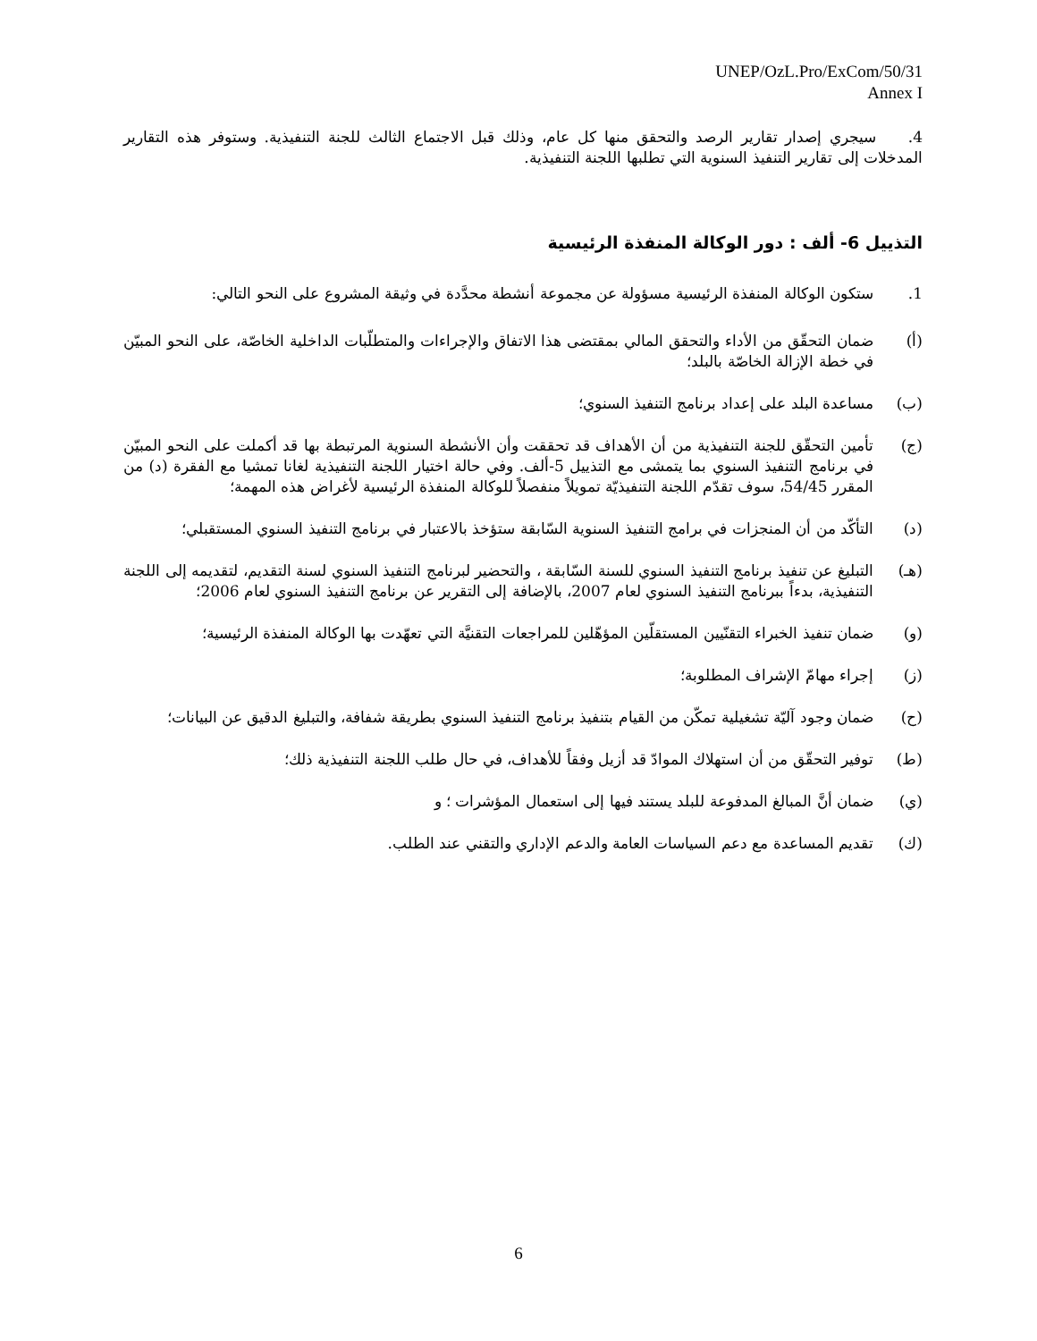UNEP/OzL.Pro/ExCom/50/31
Annex I
4. سيجري إصدار تقارير الرصد والتحقق منها كل عام، وذلك قبل الاجتماع الثالث للجنة التنفيذية. وستوفر هذه التقارير المدخلات إلى تقارير التنفيذ السنوية التي تطلبها اللجنة التنفيذية.
التذييل 6- ألف : دور الوكالة المنفذة الرئيسية
1. ستكون الوكالة المنفذة الرئيسية مسؤولة عن مجموعة أنشطة محدَّدة في وثيقة المشروع على النحو التالي:
(أ) ضمان التحقّق من الأداء والتحقق المالي بمقتضى هذا الاتفاق والإجراءات والمتطلّبات الداخلية الخاصّة، على النحو المبيّن في خطة الإزالة الخاصّة بالبلد؛
(ب) مساعدة البلد على إعداد برنامج التنفيذ السنوي؛
(ج) تأمين التحقّق للجنة التنفيذية من أن الأهداف قد تحققت وأن الأنشطة السنوية المرتبطة بها قد أكملت على النحو المبيّن في برنامج التنفيذ السنوي بما يتمشى مع التذييل 5-ألف. وفي حالة اختيار اللجنة التنفيذية لغانا تمشيا مع الفقرة (د) من المقرر 54/45، سوف تقدّم اللجنة التنفيذيّة تمويلاً منفصلاً للوكالة المنفذة الرئيسية لأغراض هذه المهمة؛
(د) التأكّد من أن المنجزات في برامج التنفيذ السنوية السّابقة ستؤخذ بالاعتبار في برنامج التنفيذ السنوي المستقبلي؛
(هـ) التبليغ عن تنفيذ برنامج التنفيذ السنوي للسنة السّابقة ، والتحضير لبرنامج التنفيذ السنوي لسنة التقديم، لتقديمه إلى اللجنة التنفيذية، بدءاً ببرنامج التنفيذ السنوي لعام 2007، بالإضافة إلى التقرير عن برنامج التنفيذ السنوي لعام 2006؛
(و) ضمان تنفيذ الخبراء التقنّيين المستقلّين المؤهّلين للمراجعات التقنيَّة التي تعهّدت بها الوكالة المنفذة الرئيسية؛
(ز) إجراء مهامّ الإشراف المطلوبة؛
(ح) ضمان وجود آليّة تشغيلية تمكّن من القيام بتنفيذ برنامج التنفيذ السنوي بطريقة شفافة، والتبليغ الدقيق عن البيانات؛
(ط) توفير التحقّق من أن استهلاك الموادّ قد أزيل وفقاً للأهداف، في حال طلب اللجنة التنفيذية ذلك؛
(ي) ضمان أنَّ المبالغ المدفوعة للبلد يستند فيها إلى استعمال المؤشرات ؛ و
(ك) تقديم المساعدة مع دعم السياسات العامة والدعم الإداري والتقني عند الطلب.
6